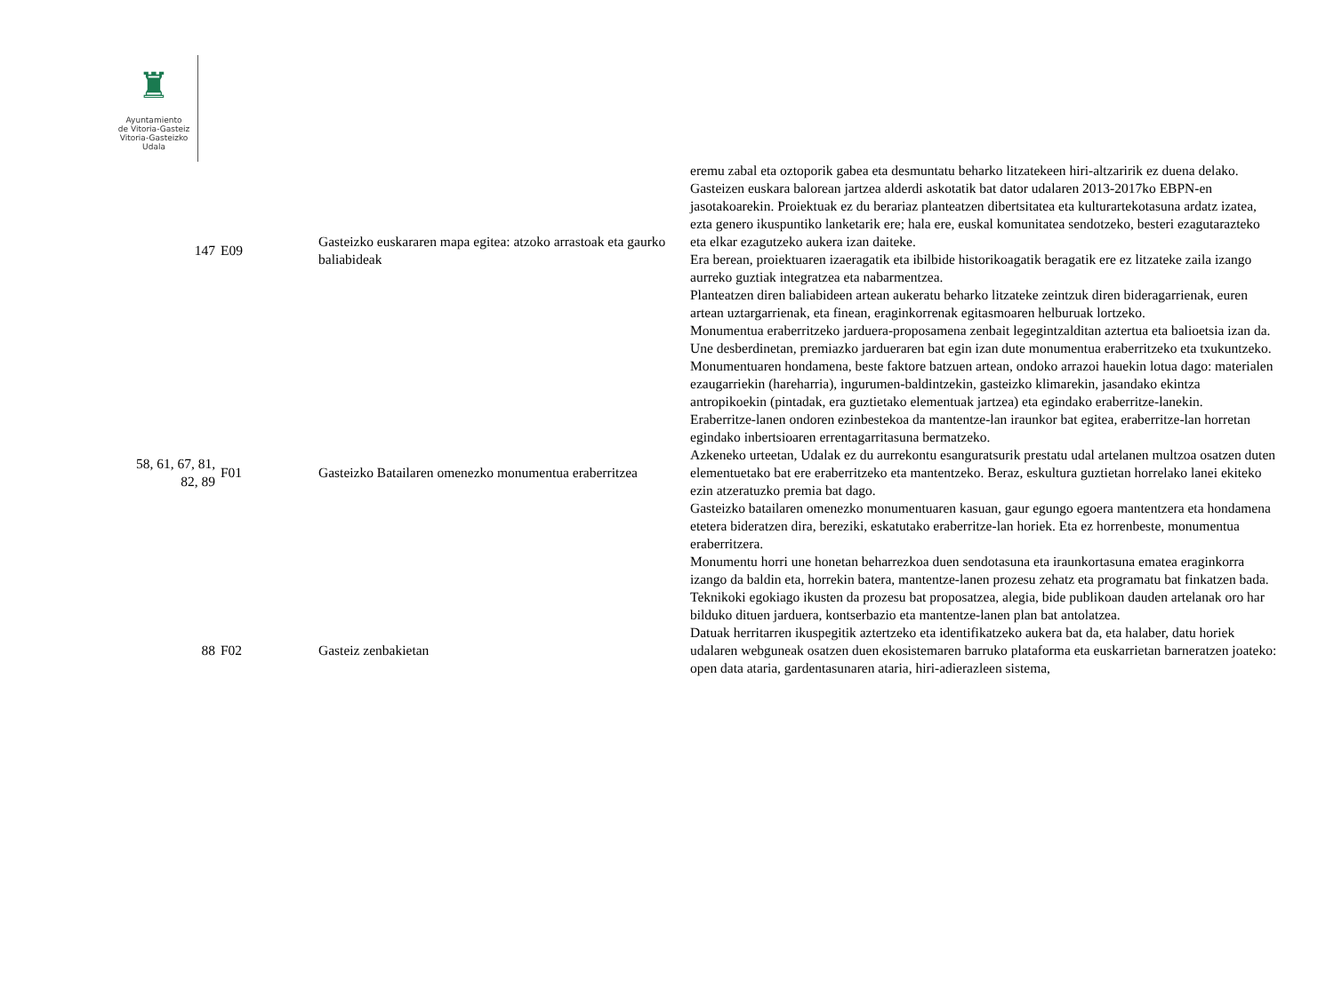♜
Ayuntamiento
de Vitoria-Gasteiz
Vitoria-Gasteizko
Udala
| | | | eremu zabal eta oztoporik gabea eta desmuntatu beharko litzatekeen hiri-altzaririk ez duena delako. |
| 147 | E09 | Gasteizko euskararen mapa egitea: atzoko arrastoak eta gaurko baliabideak | Gasteizen euskara balorean jartzea alderdi askotatik bat dator udalaren 2013-2017ko EBPN-en jasotakoarekin. Proiektuak ez du berariaz planteatzen dibertsitatea eta kulturartekotasuna ardatz izatea, ezta genero ikuspuntiko lanketarik ere; hala ere, euskal komunitatea sendotzeko, besteri ezagutarazteko eta elkar ezagutzeko aukera izan daiteke. Era berean, proiektuaren izaeragatik eta ibilbide historikoagatik beragatik ere ez litzateke zaila izango aurreko guztiak integratzea eta nabarmentzea. Planteatzen diren baliabideen artean aukeratu beharko litzateke zeintzuk diren bideragarrienak, euren artean uztargarrienak, eta finean, eraginkorrenak egitasmoaren helburuak lortzeko. |
| 58, 61, 67, 81, 82, 89 | F01 | Gasteizko Batailaren omenezko monumentua eraberritzea | Monumentua eraberritzeko jarduera-proposamena zenbait legegintzalditan aztertua eta balioetsia izan da. Une desberdinetan, premiazko jardueraren bat egin izan dute monumentua eraberritzeko eta txukuntzeko. Monumentuaren hondamena, beste faktore batzuen artean, ondoko arrazoi hauekin lotua dago: materialen ezaugarriekin (hareharria), ingurumen-baldintzekin, gasteizko klimarekin, jasandako ekintza antropikoekin (pintadak, era guztietako elementuak jartzea) eta egindako eraberritze-lanekin. Eraberritze-lanen ondoren ezinbestekoa da mantentze-lan iraunkor bat egitea, eraberritze-lan horretan egindako inbertsioaren errentagarritasuna bermatzeko. Azkeneko urteetan, Udalak ez du aurrekontu esanguratsurik prestatu udal artelanen multzoa osatzen duten elementuetako bat ere eraberritzeko eta mantentzeko. Beraz, eskultura guztietan horrelako lanei ekiteko ezin atzeratuzko premia bat dago. Gasteizko batailaren omenezko monumentuaren kasuan, gaur egungo egoera mantentzera eta hondamena etetera bideratzen dira, bereziki, eskatutako eraberritze-lan horiek. Eta ez horrenbeste, monumentua eraberritzera. Monumentu horri une honetan beharrezkoa duen sendotasuna eta iraunkortasuna ematea eraginkorra izango da baldin eta, horrekin batera, mantentze-lanen prozesu zehatz eta programatu bat finkatzen bada. Teknikoki egokiago ikusten da prozesu bat proposatzea, alegia, bide publikoan dauden artelanak oro har bilduko dituen jarduera, kontserbazio eta mantentze-lanen plan bat antolatzea. |
| 88 | F02 | Gasteiz zenbakietan | Datuak herritarren ikuspegitik aztertzeko eta identifikatzeko aukera bat da, eta halaber, datu horiek udalaren webguneak osatzen duen ekosistemaren barruko plataforma eta euskarrietan barneratzen joateko: open data ataria, gardentasunaren ataria, hiri-adierazleen sistema, |